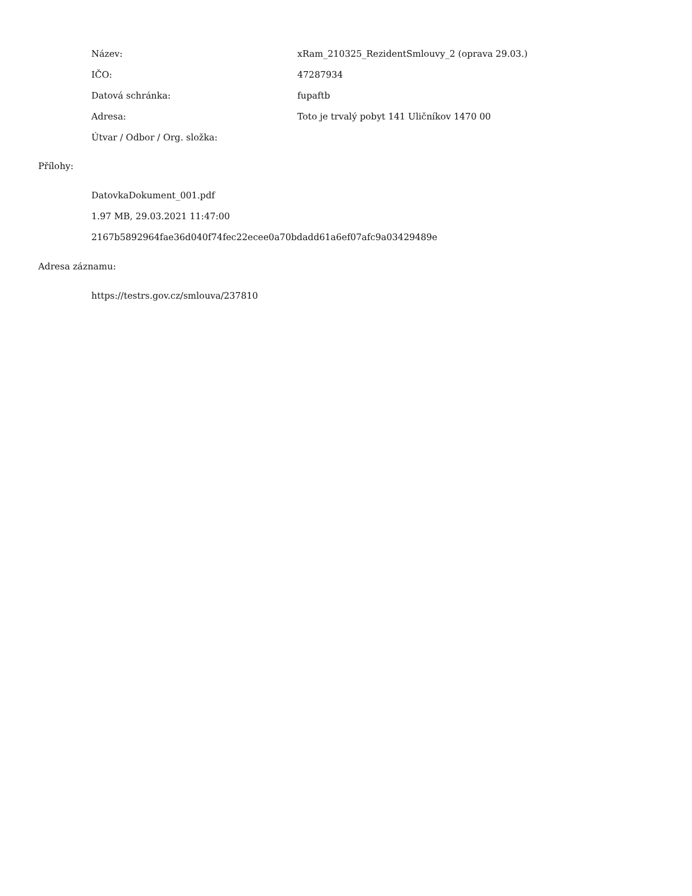| Název: | xRam_210325_RezidentSmlouvy_2 (oprava 29.03.) |
| IČO: | 47287934 |
| Datová schránka: | fupaftb |
| Adresa: | Toto je trvalý pobyt 141 Uličníkov 1470 00 |
| Útvar / Odbor / Org. složka: | |
Přílohy:
DatovkaDokument_001.pdf
1.97 MB, 29.03.2021 11:47:00
2167b5892964fae36d040f74fec22ecee0a70bdadd61a6ef07afc9a03429489e
Adresa záznamu:
https://testrs.gov.cz/smlouva/237810